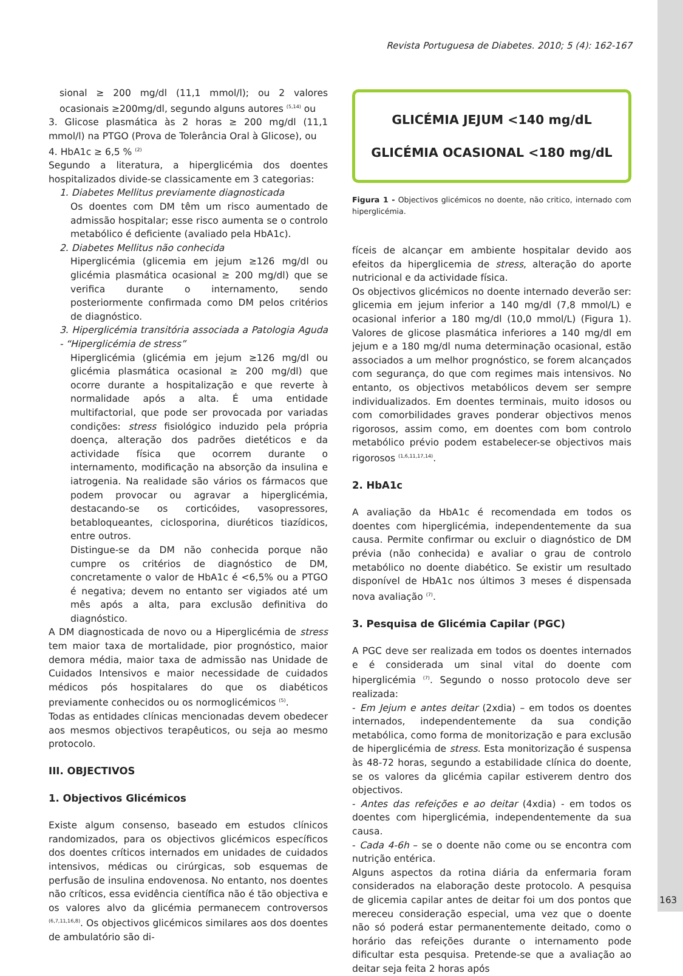Revista Portuguesa de Diabetes. 2010; 5 (4): 162-167
sional ≥ 200 mg/dl (11,1 mmol/l); ou 2 valores ocasionais ≥200mg/dl, segundo alguns autores <sup>(5,14)</sup> ou
3. Glicose plasmática às 2 horas ≥ 200 mg/dl (11,1 mmol/l) na PTGO (Prova de Tolerância Oral à Glicose), ou
4. HbA1c ≥ 6,5 % <sup>(2)</sup>
Segundo a literatura, a hiperglicémia dos doentes hospitalizados divide-se classicamente em 3 categorias:
1. Diabetes Mellitus previamente diagnosticada
Os doentes com DM têm um risco aumentado de admissão hospitalar; esse risco aumenta se o controlo metabólico é deficiente (avaliado pela HbA1c).
2. Diabetes Mellitus não conhecida
Hiperglicémia (glicemia em jejum ≥126 mg/dl ou glicémia plasmática ocasional ≥ 200 mg/dl) que se verifica durante o internamento, sendo posteriormente confirmada como DM pelos critérios de diagnóstico.
3. Hiperglicémia transitória associada a Patologia Aguda - “Hiperglicémia de stress”
Hiperglicémia (glicémia em jejum ≥126 mg/dl ou glicémia plasmática ocasional ≥ 200 mg/dl) que ocorre durante a hospitalização e que reverte à normalidade após a alta. É uma entidade multifactorial, que pode ser provocada por variadas condições: stress fisiológico induzido pela própria doença, alteração dos padrões dietéticos e da actividade física que ocorrem durante o internamento, modificação na absorção da insulina e iatrogenia. Na realidade são vários os fármacos que podem provocar ou agravar a hiperglicémia, destacando-se os corticóides, vasopressores, betabloqueantes, ciclosporina, diuréticos tiazídicos, entre outros.
Distingue-se da DM não conhecida porque não cumpre os critérios de diagnóstico de DM, concretamente o valor de HbA1c é <6,5% ou a PTGO é negativa; devem no entanto ser vigiados até um mês após a alta, para exclusão definitiva do diagnóstico.
A DM diagnosticada de novo ou a Hiperglicémia de stress tem maior taxa de mortalidade, pior prognóstico, maior demora média, maior taxa de admissão nas Unidade de Cuidados Intensivos e maior necessidade de cuidados médicos pós hospitalares do que os diabéticos previamente conhecidos ou os normoglicémicos <sup>(5)</sup>.
Todas as entidades clínicas mencionadas devem obedecer aos mesmos objectivos terapêuticos, ou seja ao mesmo protocolo.
III. OBJECTIVOS
1. Objectivos Glicémicos
Existe algum consenso, baseado em estudos clínicos randomizados, para os objectivos glicémicos específicos dos doentes críticos internados em unidades de cuidados intensivos, médicas ou cirúrgicas, sob esquemas de perfusão de insulina endovenosa. No entanto, nos doentes não críticos, essa evidência científica não é tão objectiva e os valores alvo da glicémia permanecem controversos <sup>(6,7,11,16,8)</sup>. Os objectivos glicémicos similares aos dos doentes de ambulatório são di-
GLICÉMIA JEJUM <140 mg/dL
GLICÉMIA OCASIONAL <180 mg/dL
Figura 1 - Objectivos glicémicos no doente, não critico, internado com hiperglicémia.
fíceis de alcançar em ambiente hospitalar devido aos efeitos da hiperglicemia de stress, alteração do aporte nutricional e da actividade física.
Os objectivos glicémicos no doente internado deverão ser: glicemia em jejum inferior a 140 mg/dl (7,8 mmol/L) e ocasional inferior a 180 mg/dl (10,0 mmol/L) (Figura 1). Valores de glicose plasmática inferiores a 140 mg/dl em jejum e a 180 mg/dl numa determinação ocasional, estão associados a um melhor prognóstico, se forem alcançados com segurança, do que com regimes mais intensivos. No entanto, os objectivos metabólicos devem ser sempre individualizados. Em doentes terminais, muito idosos ou com comorbilidades graves ponderar objectivos menos rigorosos, assim como, em doentes com bom controlo metabólico prévio podem estabelecer-se objectivos mais rigorosos <sup>(1,6,11,17,14)</sup>.
2. HbA1c
A avaliação da HbA1c é recomendada em todos os doentes com hiperglicémia, independentemente da sua causa. Permite confirmar ou excluir o diagnóstico de DM prévia (não conhecida) e avaliar o grau de controlo metabólico no doente diabético. Se existir um resultado disponível de HbA1c nos últimos 3 meses é dispensada nova avaliação <sup>(7)</sup>.
3. Pesquisa de Glicémia Capilar (PGC)
A PGC deve ser realizada em todos os doentes internados e é considerada um sinal vital do doente com hiperglicémia <sup>(7)</sup>. Segundo o nosso protocolo deve ser realizada:
- Em Jejum e antes deitar (2xdia) – em todos os doentes internados, independentemente da sua condição metabólica, como forma de monitorização e para exclusão de hiperglicémia de stress. Esta monitorização é suspensa às 48-72 horas, segundo a estabilidade clínica do doente, se os valores da glicémia capilar estiverem dentro dos objectivos.
- Antes das refeições e ao deitar (4xdia) - em todos os doentes com hiperglicémia, independentemente da sua causa.
- Cada 4-6h – se o doente não come ou se encontra com nutrição entérica.
Alguns aspectos da rotina diária da enfermaria foram considerados na elaboração deste protocolo. A pesquisa de glicemia capilar antes de deitar foi um dos pontos que mereceu consideração especial, uma vez que o doente não só poderá estar permanentemente deitado, como o horário das refeições durante o internamento pode dificultar esta pesquisa. Pretende-se que a avaliação ao deitar seja feita 2 horas após
163